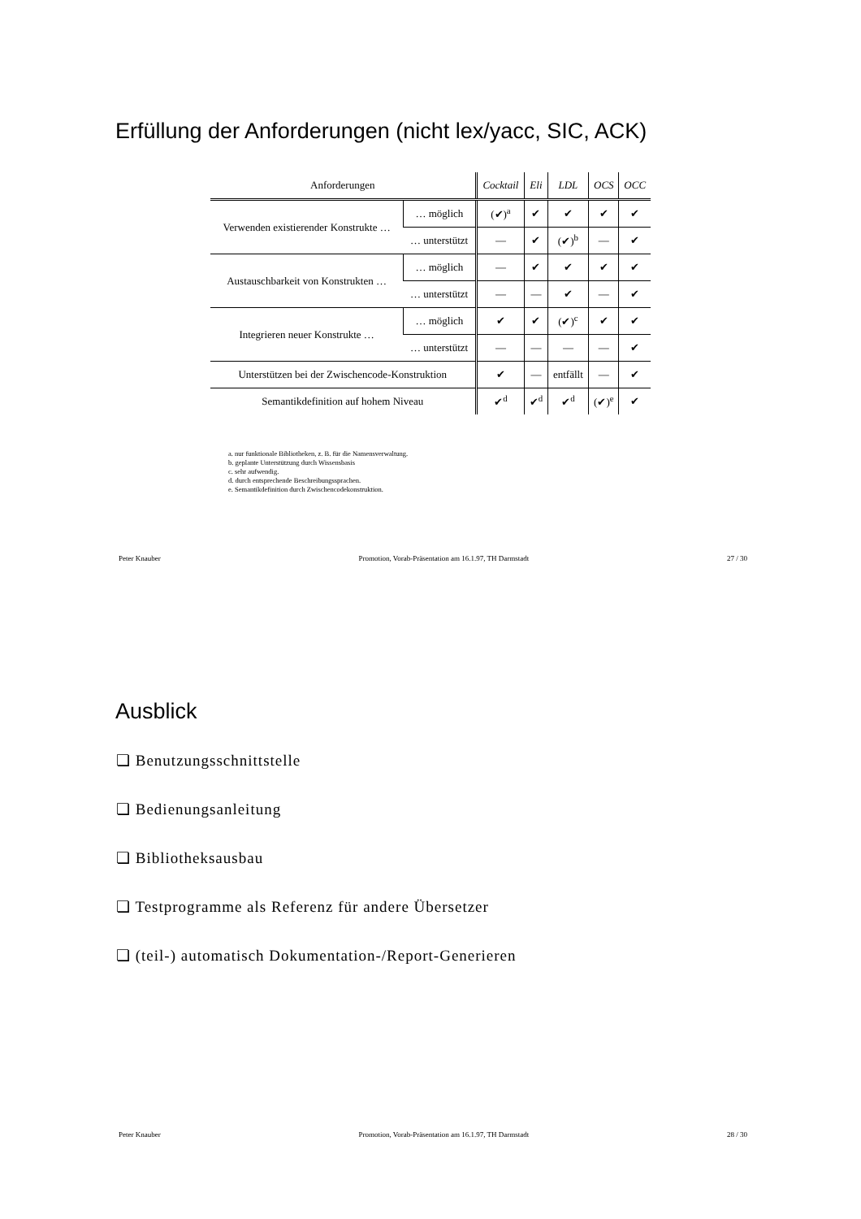Erfüllung der Anforderungen (nicht lex/yacc, SIC, ACK)
| Anforderungen | | Cocktail | Eli | LDL | OCS | OCC |
| --- | --- | --- | --- | --- | --- | --- |
| Verwenden existierender Konstrukte … | … möglich | (✔)<sup>a</sup> | ✔ | ✔ | ✔ | ✔ |
| | … unterstützt | — | ✔ | (✔)<sup>b</sup> | — | ✔ |
| Austauschbarkeit von Konstrukten … | … möglich | — | ✔ | ✔ | ✔ | ✔ |
| | … unterstützt | — | — | ✔ | — | ✔ |
| Integrieren neuer Konstrukte … | … möglich | ✔ | ✔ | (✔)<sup>c</sup> | ✔ | ✔ |
| | … unterstützt | — | — | — | — | ✔ |
| Unterstützen bei der Zwischencode-Konstruktion | | ✔ | — | entfällt | — | ✔ |
| Semantikdefinition auf hohem Niveau | | ✔<sup>d</sup> | ✔<sup>d</sup> | ✔<sup>d</sup> | (✔)<sup>e</sup> | ✔ |
a. nur funktionale Bibliotheken, z. B. für die Namensverwaltung.
b. geplante Unterstützung durch Wissensbasis
c. sehr aufwendig.
d. durch entsprechende Beschreibungssprachen.
e. Semantikdefinition durch Zwischencodekonstruktion.
Peter Knauber Promotion, Vorab-Präsentation am 16.1.97, TH Darmstadt 27 / 30
Ausblick
❏ Benutzungsschnittstelle
❏ Bedienungsanleitung
❏ Bibliotheksausbau
❏ Testprogramme als Referenz für andere Übersetzer
❏ (teil-) automatisch Dokumentation-/Report-Generieren
Peter Knauber Promotion, Vorab-Präsentation am 16.1.97, TH Darmstadt 28 / 30